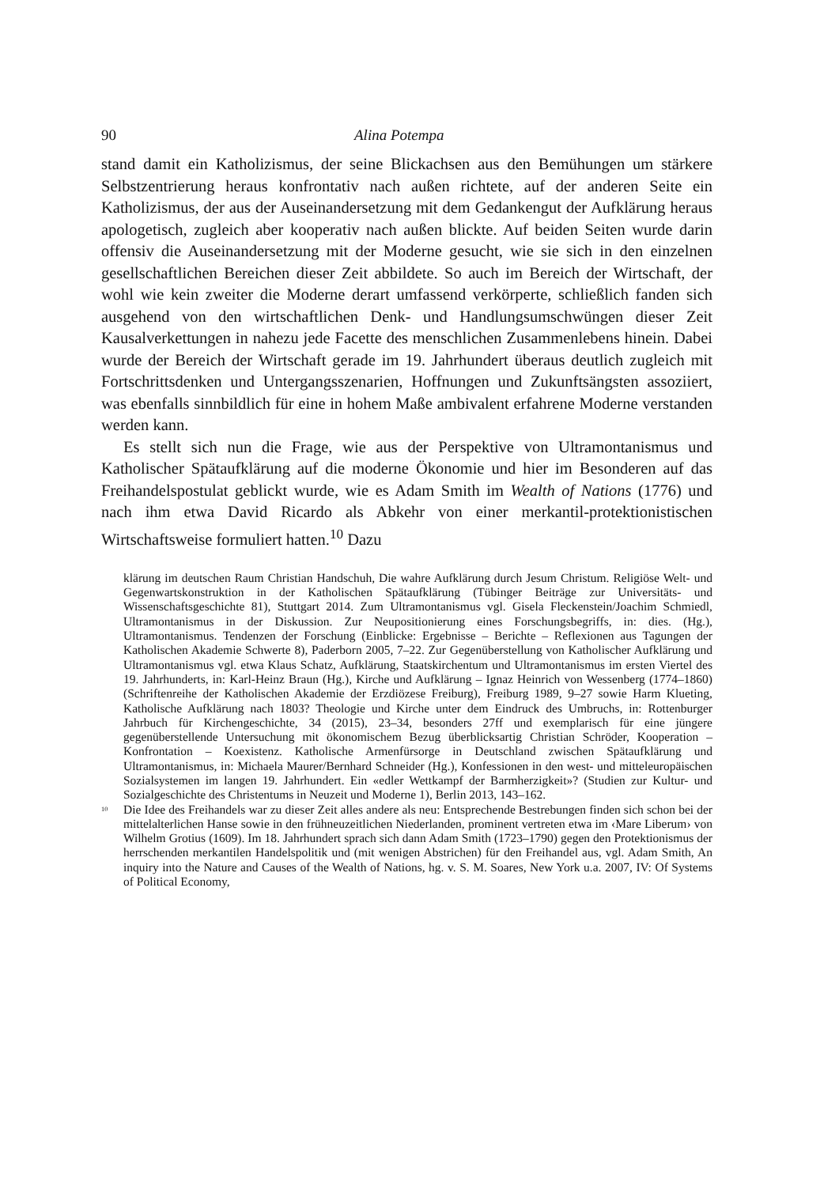90 Alina Potempa
stand damit ein Katholizismus, der seine Blickachsen aus den Bemühungen um stärkere Selbstzentrierung heraus konfrontativ nach außen richtete, auf der anderen Seite ein Katholizismus, der aus der Auseinandersetzung mit dem Gedankengut der Aufklärung heraus apologetisch, zugleich aber kooperativ nach außen blickte. Auf beiden Seiten wurde darin offensiv die Auseinandersetzung mit der Moderne gesucht, wie sie sich in den einzelnen gesellschaftlichen Bereichen dieser Zeit abbildete. So auch im Bereich der Wirtschaft, der wohl wie kein zweiter die Moderne derart umfassend verkörperte, schließlich fanden sich ausgehend von den wirtschaftlichen Denk- und Handlungsumschwüngen dieser Zeit Kausalverkettungen in nahezu jede Facette des menschlichen Zusammenlebens hinein. Dabei wurde der Bereich der Wirtschaft gerade im 19. Jahrhundert überaus deutlich zugleich mit Fortschrittsdenken und Untergangsszenarien, Hoffnungen und Zukunftsängsten assoziiert, was ebenfalls sinnbildlich für eine in hohem Maße ambivalent erfahrene Moderne verstanden werden kann.
Es stellt sich nun die Frage, wie aus der Perspektive von Ultramontanismus und Katholischer Spätaufklärung auf die moderne Ökonomie und hier im Besonderen auf das Freihandelspostulat geblickt wurde, wie es Adam Smith im Wealth of Nations (1776) und nach ihm etwa David Ricardo als Abkehr von einer merkantil-protektionistischen Wirtschaftsweise formuliert hatten.<sup>10</sup> Dazu
klärung im deutschen Raum Christian Handschuh, Die wahre Aufklärung durch Jesum Christum. Religiöse Welt- und Gegenwartskonstruktion in der Katholischen Spätaufklärung (Tübinger Beiträge zur Universitäts- und Wissenschaftsgeschichte 81), Stuttgart 2014. Zum Ultramontanismus vgl. Gisela Fleckenstein/Joachim Schmiedl, Ultramontanismus in der Diskussion. Zur Neupositionierung eines Forschungsbegriffs, in: dies. (Hg.), Ultramontanismus. Tendenzen der Forschung (Einblicke: Ergebnisse – Berichte – Reflexionen aus Tagungen der Katholischen Akademie Schwerte 8), Paderborn 2005, 7–22. Zur Gegenüberstellung von Katholischer Aufklärung und Ultramontanismus vgl. etwa Klaus Schatz, Aufklärung, Staatskirchentum und Ultramontanismus im ersten Viertel des 19. Jahrhunderts, in: Karl-Heinz Braun (Hg.), Kirche und Aufklärung – Ignaz Heinrich von Wessenberg (1774–1860) (Schriftenreihe der Katholischen Akademie der Erzdiözese Freiburg), Freiburg 1989, 9–27 sowie Harm Klueting, Katholische Aufklärung nach 1803? Theologie und Kirche unter dem Eindruck des Umbruchs, in: Rottenburger Jahrbuch für Kirchengeschichte, 34 (2015), 23–34, besonders 27ff und exemplarisch für eine jüngere gegenüberstellende Untersuchung mit ökonomischem Bezug überblicksartig Christian Schröder, Kooperation – Konfrontation – Koexistenz. Katholische Armenfürsorge in Deutschland zwischen Spätaufklärung und Ultramontanismus, in: Michaela Maurer/Bernhard Schneider (Hg.), Konfessionen in den west- und mitteleuropäischen Sozialsystemen im langen 19. Jahrhundert. Ein «edler Wettkampf der Barmherzigkeit»? (Studien zur Kultur- und Sozialgeschichte des Christentums in Neuzeit und Moderne 1), Berlin 2013, 143–162.
<sup>10</sup> Die Idee des Freihandels war zu dieser Zeit alles andere als neu: Entsprechende Bestrebungen finden sich schon bei der mittelalterlichen Hanse sowie in den frühneuzeitlichen Niederlanden, prominent vertreten etwa im ‹Mare Liberum› von Wilhelm Grotius (1609). Im 18. Jahrhundert sprach sich dann Adam Smith (1723–1790) gegen den Protektionismus der herrschenden merkantilen Handelspolitik und (mit wenigen Abstrichen) für den Freihandel aus, vgl. Adam Smith, An inquiry into the Nature and Causes of the Wealth of Nations, hg. v. S. M. Soares, New York u.a. 2007, IV: Of Systems of Political Economy,